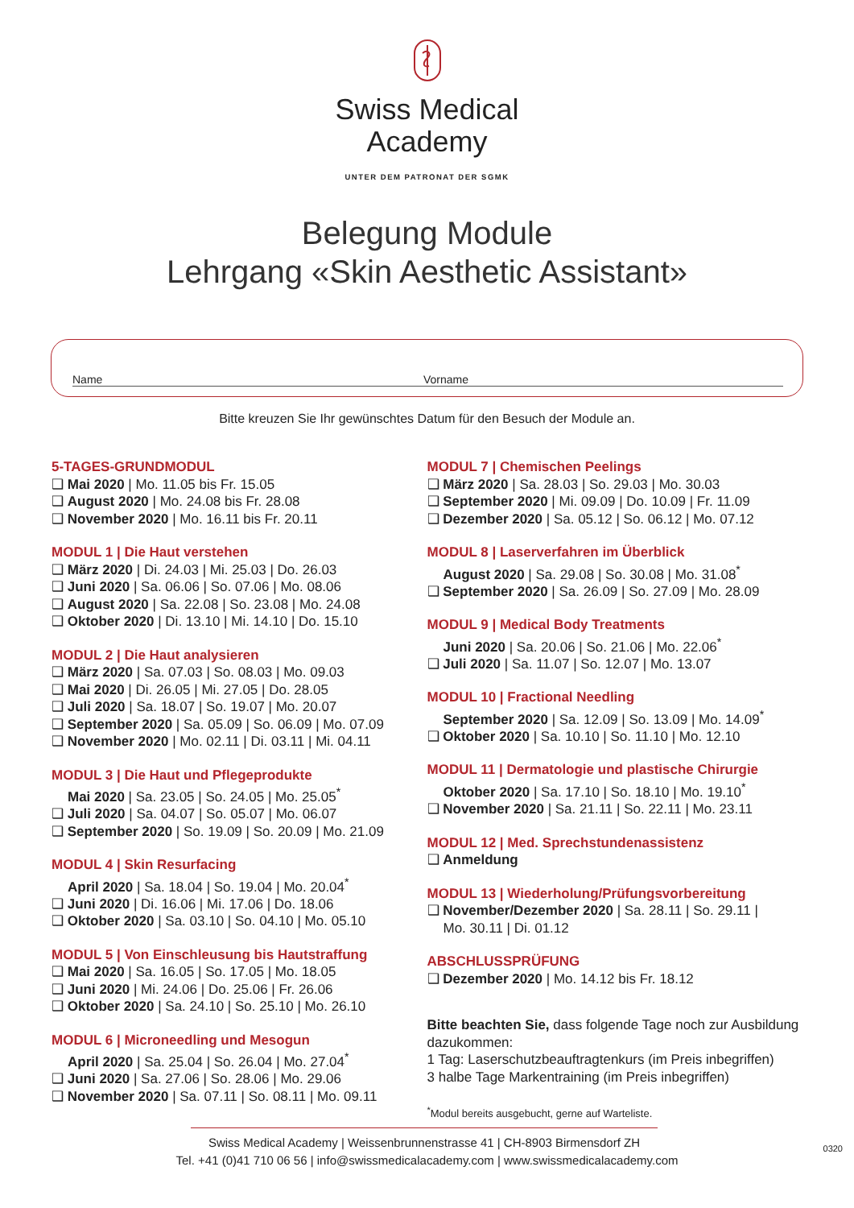Swiss Medical
Academy
UNTER DEM PATRONAT DER SGMK
Belegung Module
Lehrgang «Skin Aesthetic Assistant»
Name Vorname
Bitte kreuzen Sie Ihr gewünschtes Datum für den Besuch der Module an.
5-TAGES-GRUNDMODUL
❑ Mai 2020 | Mo. 11.05 bis Fr. 15.05
❑ August 2020 | Mo. 24.08 bis Fr. 28.08
❑ November 2020 | Mo. 16.11 bis Fr. 20.11
MODUL 1 | Die Haut verstehen
❑ März 2020 | Di. 24.03 | Mi. 25.03 | Do. 26.03
❑ Juni 2020 | Sa. 06.06 | So. 07.06 | Mo. 08.06
❑ August 2020 | Sa. 22.08 | So. 23.08 | Mo. 24.08
❑ Oktober 2020 | Di. 13.10 | Mi. 14.10 | Do. 15.10
MODUL 2 | Die Haut analysieren
❑ März 2020 | Sa. 07.03 | So. 08.03 | Mo. 09.03
❑ Mai 2020 | Di. 26.05 | Mi. 27.05 | Do. 28.05
❑ Juli 2020 | Sa. 18.07 | So. 19.07 | Mo. 20.07
❑ September 2020 | Sa. 05.09 | So. 06.09 | Mo. 07.09
❑ November 2020 | Mo. 02.11 | Di. 03.11 | Mi. 04.11
MODUL 3 | Die Haut und Pflegeprodukte
Mai 2020 | Sa. 23.05 | So. 24.05 | Mo. 25.05<sup>*</sup>
❑ Juli 2020 | Sa. 04.07 | So. 05.07 | Mo. 06.07
❑ September 2020 | So. 19.09 | So. 20.09 | Mo. 21.09
MODUL 4 | Skin Resurfacing
April 2020 | Sa. 18.04 | So. 19.04 | Mo. 20.04<sup>*</sup>
❑ Juni 2020 | Di. 16.06 | Mi. 17.06 | Do. 18.06
❑ Oktober 2020 | Sa. 03.10 | So. 04.10 | Mo. 05.10
MODUL 5 | Von Einschleusung bis Hautstraffung
❑ Mai 2020 | Sa. 16.05 | So. 17.05 | Mo. 18.05
❑ Juni 2020 | Mi. 24.06 | Do. 25.06 | Fr. 26.06
❑ Oktober 2020 | Sa. 24.10 | So. 25.10 | Mo. 26.10
MODUL 6 | Microneedling und Mesogun
April 2020 | Sa. 25.04 | So. 26.04 | Mo. 27.04<sup>*</sup>
❑ Juni 2020 | Sa. 27.06 | So. 28.06 | Mo. 29.06
❑ November 2020 | Sa. 07.11 | So. 08.11 | Mo. 09.11
MODUL 7 | Chemischen Peelings
❑ März 2020 | Sa. 28.03 | So. 29.03 | Mo. 30.03
❑ September 2020 | Mi. 09.09 | Do. 10.09 | Fr. 11.09
❑ Dezember 2020 | Sa. 05.12 | So. 06.12 | Mo. 07.12
MODUL 8 | Laserverfahren im Überblick
August 2020 | Sa. 29.08 | So. 30.08 | Mo. 31.08<sup>*</sup>
❑ September 2020 | Sa. 26.09 | So. 27.09 | Mo. 28.09
MODUL 9 | Medical Body Treatments
Juni 2020 | Sa. 20.06 | So. 21.06 | Mo. 22.06<sup>*</sup>
❑ Juli 2020 | Sa. 11.07 | So. 12.07 | Mo. 13.07
MODUL 10 | Fractional Needling
September 2020 | Sa. 12.09 | So. 13.09 | Mo. 14.09<sup>*</sup>
❑ Oktober 2020 | Sa. 10.10 | So. 11.10 | Mo. 12.10
MODUL 11 | Dermatologie und plastische Chirurgie
Oktober 2020 | Sa. 17.10 | So. 18.10 | Mo. 19.10<sup>*</sup>
❑ November 2020 | Sa. 21.11 | So. 22.11 | Mo. 23.11
MODUL 12 | Med. Sprechstundenassistenz
❑ Anmeldung
MODUL 13 | Wiederholung/Prüfungsvorbereitung
❑ November/Dezember 2020 | Sa. 28.11 | So. 29.11 |
Mo. 30.11 | Di. 01.12
ABSCHLUSSPRÜFUNG
❑ Dezember 2020 | Mo. 14.12 bis Fr. 18.12
Bitte beachten Sie, dass folgende Tage noch zur Ausbildung dazukommen:
1 Tag: Laserschutzbeauftragtenkurs (im Preis inbegriffen)
3 halbe Tage Markentraining (im Preis inbegriffen)
<sup>*</sup> Modul bereits ausgebucht, gerne auf Warteliste.
Swiss Medical Academy | Weissenbrunnenstrasse 41 | CH-8903 Birmensdorf ZH
Tel. +41 (0)41 710 06 56 | info@swissmedicalacademy.com | www.swissmedicalacademy.com
0320